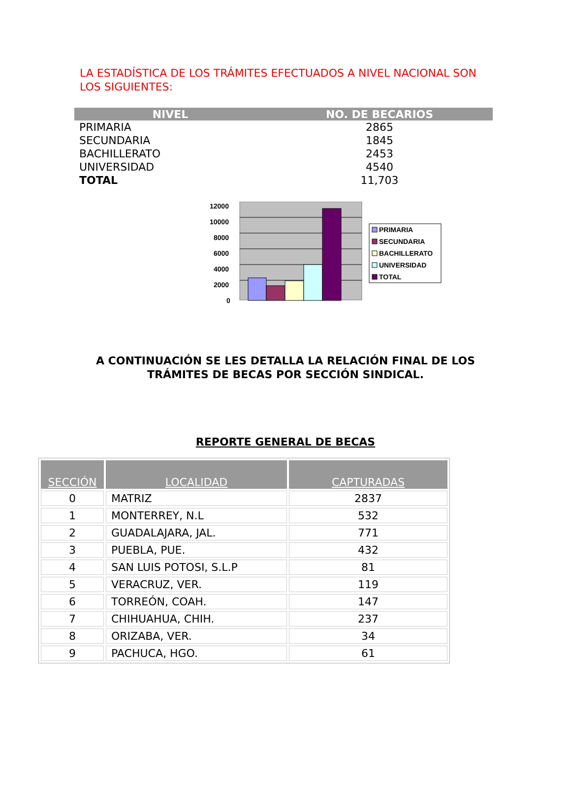LA ESTADÍSTICA DE LOS TRÁMITES EFECTUADOS A NIVEL NACIONAL SON LOS SIGUIENTES:
| NIVEL | NO. DE BECARIOS |
| --- | --- |
| PRIMARIA | 2865 |
| SECUNDARIA | 1845 |
| BACHILLERATO | 2453 |
| UNIVERSIDAD | 4540 |
| TOTAL | 11,703 |
12000
10000
8000
6000
4000
2000
0
PRIMARIA
SECUNDARIA
BACHILLERATO
UNIVERSIDAD
TOTAL
A CONTINUACIÓN SE LES DETALLA LA RELACIÓN FINAL DE LOS TRÁMITES DE BECAS POR SECCIÓN SINDICAL.
REPORTE GENERAL DE BECAS
| SECCIÓN | LOCALIDAD | CAPTURADAS |
| --- | --- | --- |
| 0 | MATRIZ | 2837 |
| 1 | MONTERREY, N.L | 532 |
| 2 | GUADALAJARA, JAL. | 771 |
| 3 | PUEBLA, PUE. | 432 |
| 4 | SAN LUIS POTOSI, S.L.P | 81 |
| 5 | VERACRUZ, VER. | 119 |
| 6 | TORREÓN, COAH. | 147 |
| 7 | CHIHUAHUA, CHIH. | 237 |
| 8 | ORIZABA, VER. | 34 |
| 9 | PACHUCA, HGO. | 61 |